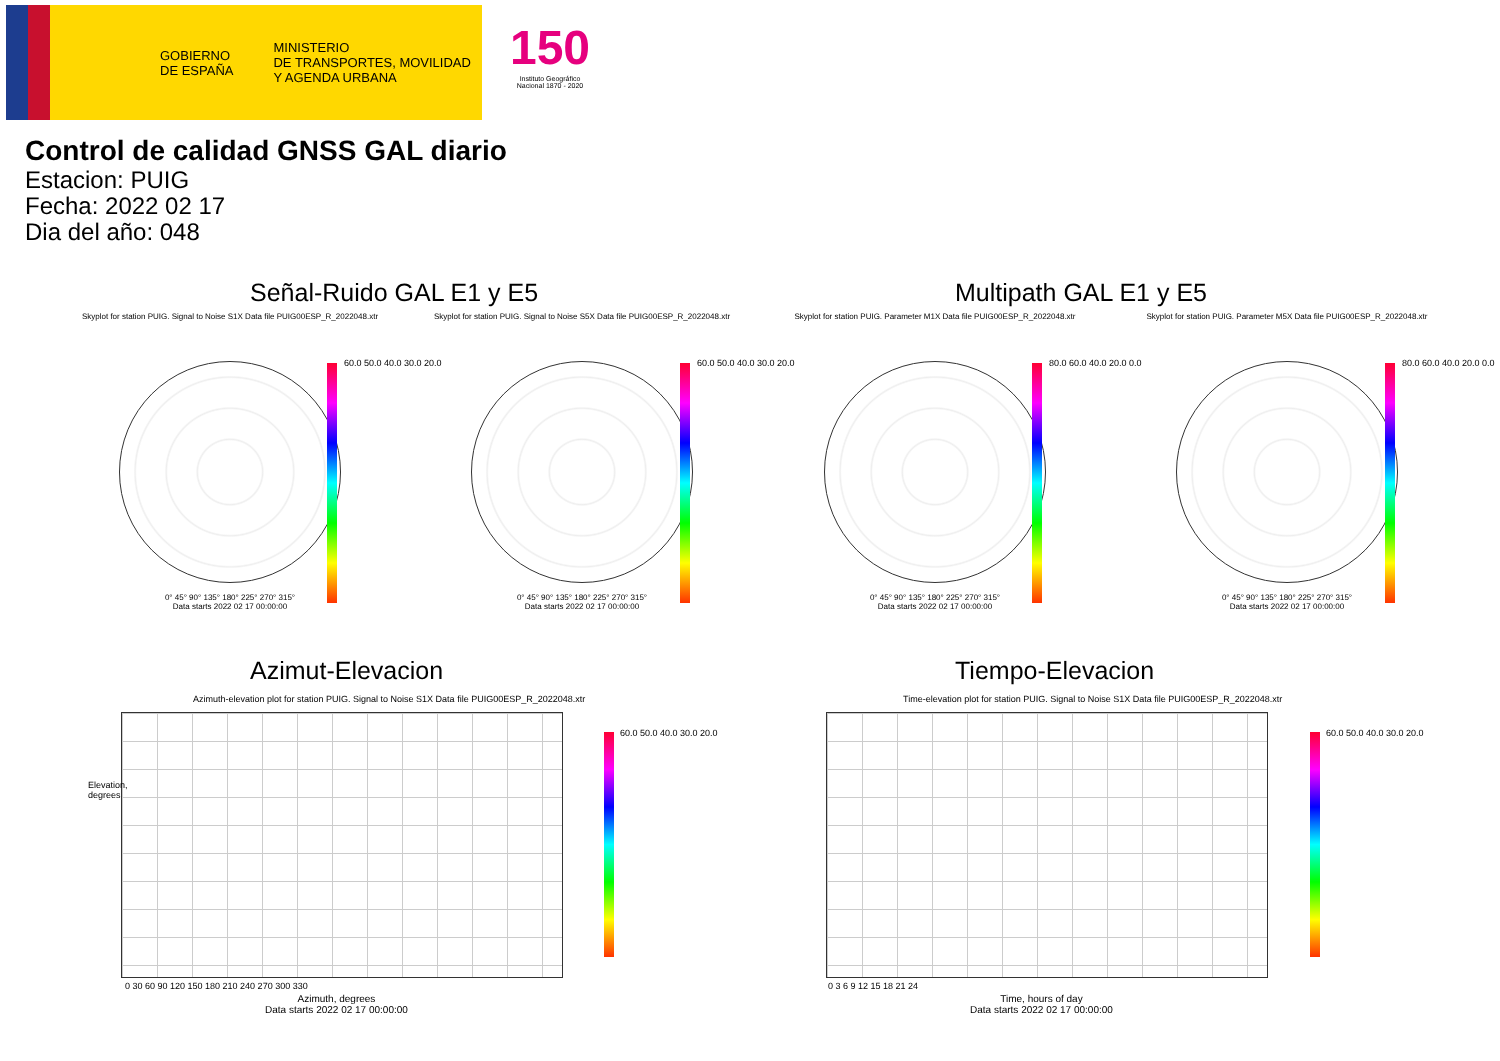GOBIERNO
DE ESPAÑA
MINISTERIO
DE TRANSPORTES, MOVILIDAD
Y AGENDA URBANA
150
Instituto Geográfico Nacional 1870 - 2020
Control de calidad GNSS GAL diario
Estacion: PUIG
Fecha: 2022 02 17
Dia del año: 048
Señal-Ruido GAL E1 y E5 Multipath GAL E1 y E5
Skyplot for station PUIG. Signal to Noise S1X Data file PUIG00ESP_R_2022048.xtr
0° 45° 90° 135° 180° 225° 270° 315°
Data starts 2022 02 17 00:00:00
60.0 50.0 40.0 30.0 20.0
Skyplot for station PUIG. Signal to Noise S5X Data file PUIG00ESP_R_2022048.xtr
0° 45° 90° 135° 180° 225° 270° 315°
Data starts 2022 02 17 00:00:00
60.0 50.0 40.0 30.0 20.0
Skyplot for station PUIG. Parameter M1X Data file PUIG00ESP_R_2022048.xtr
0° 45° 90° 135° 180° 225° 270° 315°
Data starts 2022 02 17 00:00:00
80.0 60.0 40.0 20.0 0.0
Skyplot for station PUIG. Parameter M5X Data file PUIG00ESP_R_2022048.xtr
0° 45° 90° 135° 180° 225° 270° 315°
Data starts 2022 02 17 00:00:00
80.0 60.0 40.0 20.0 0.0
Azimut-Elevacion Tiempo-Elevacion
Azimuth-elevation plot for station PUIG. Signal to Noise S1X Data file PUIG00ESP_R_2022048.xtr
Elevation, degrees
0 30 60 90 120 150 180 210 240 270 300 330
Azimuth, degrees
Data starts 2022 02 17 00:00:00
60.0 50.0 40.0 30.0 20.0
Time-elevation plot for station PUIG. Signal to Noise S1X Data file PUIG00ESP_R_2022048.xtr
0 3 6 9 12 15 18 21 24
Time, hours of day
Data starts 2022 02 17 00:00:00
60.0 50.0 40.0 30.0 20.0